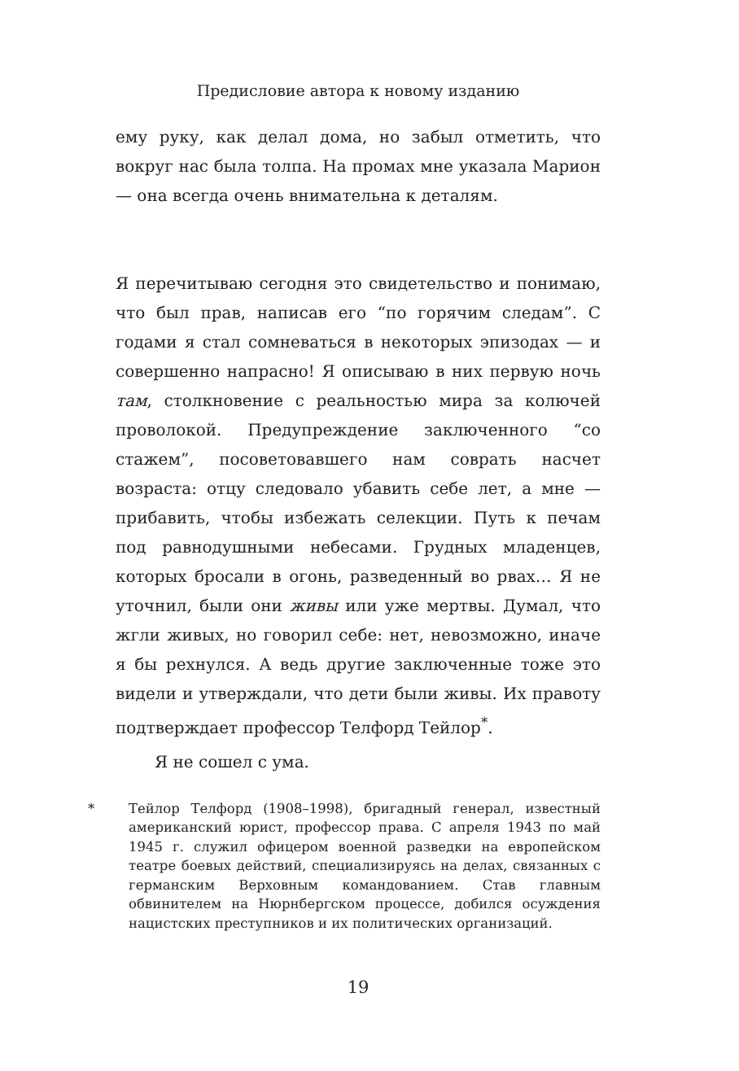Предисловие автора к новому изданию
ему руку, как делал дома, но забыл отметить, что вокруг нас была толпа. На промах мне указала Марион — она всегда очень внимательна к деталям.
Я перечитываю сегодня это свидетельство и понимаю, что был прав, написав его “по горячим следам”. С годами я стал сомневаться в некоторых эпизодах — и совершенно напрасно! Я описываю в них первую ночь там, столкновение с реальностью мира за колючей проволокой. Предупреждение заключенного “со стажем”, посоветовавшего нам соврать насчет возраста: отцу следовало убавить себе лет, а мне — прибавить, чтобы избежать селекции. Путь к печам под равнодушными небесами. Грудных младенцев, которых бросали в огонь, разведенный во рвах… Я не уточнил, были они живы или уже мертвы. Думал, что жгли живых, но говорил себе: нет, невозможно, иначе я бы рехнулся. А ведь другие заключенные тоже это видели и утверждали, что дети были живы. Их правоту подтверждает профессор Телфорд Тейлор<sup>*</sup>.
Я не сошел с ума.
* Тейлор Телфорд (1908–1998), бригадный генерал, известный американский юрист, профессор права. С апреля 1943 по май 1945 г. служил офицером военной разведки на европейском театре боевых действий, специализируясь на делах, связанных с германским Верховным командованием. Став главным обвинителем на Нюрнбергском процессе, добился осуждения нацистских преступников и их политических организаций.
19